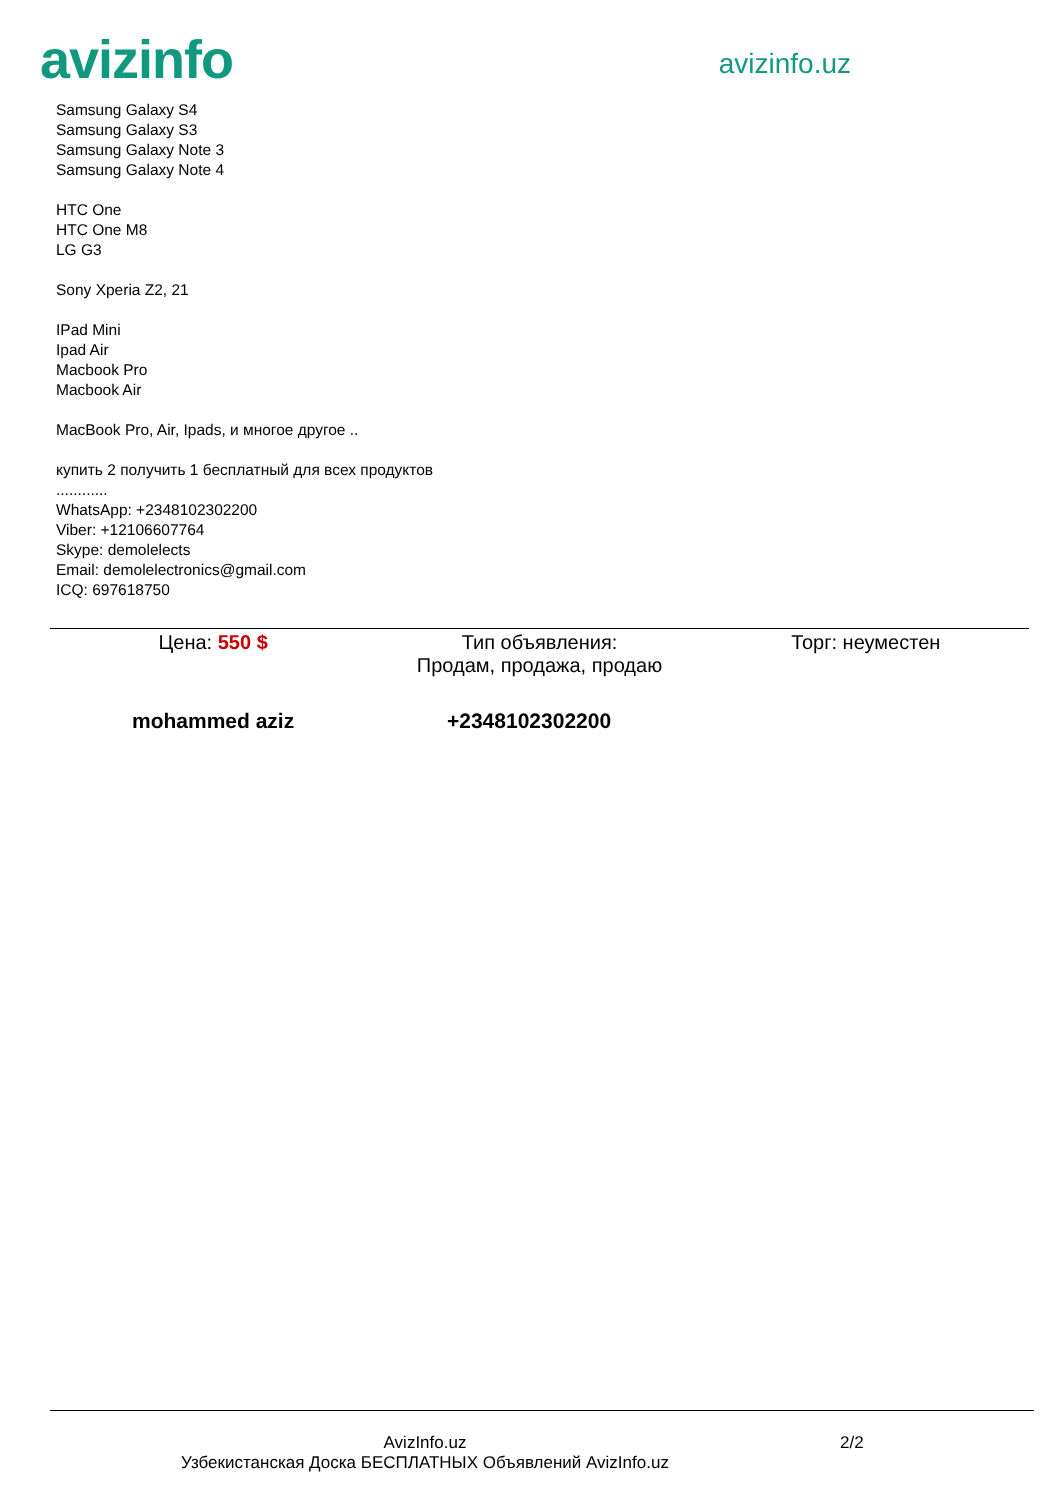avizinfo
avizinfo.uz
Samsung Galaxy S4
Samsung Galaxy S3
Samsung Galaxy Note 3
Samsung Galaxy Note 4
HTC One
HTC One M8
LG G3
Sony Xperia Z2, 21
IPad Mini
Ipad Air
Macbook Pro
Macbook Air
MacBook Pro, Air, Ipads, и многое другое ..
купить 2 получить 1 бесплатный для всех продуктов
............
WhatsApp: +2348102302200
Viber: +12106607764
Skype: demolelects
Email: demolelectronics@gmail.com
ICQ: 697618750
Цена: 550 $ Тип объявления:
Продам, продажа, продаю
Торг: неуместен
mohammed aziz +2348102302200
AvizInfo.uz
Узбекистанская Доска БЕСПЛАТНЫХ Объявлений AvizInfo.uz
2/2